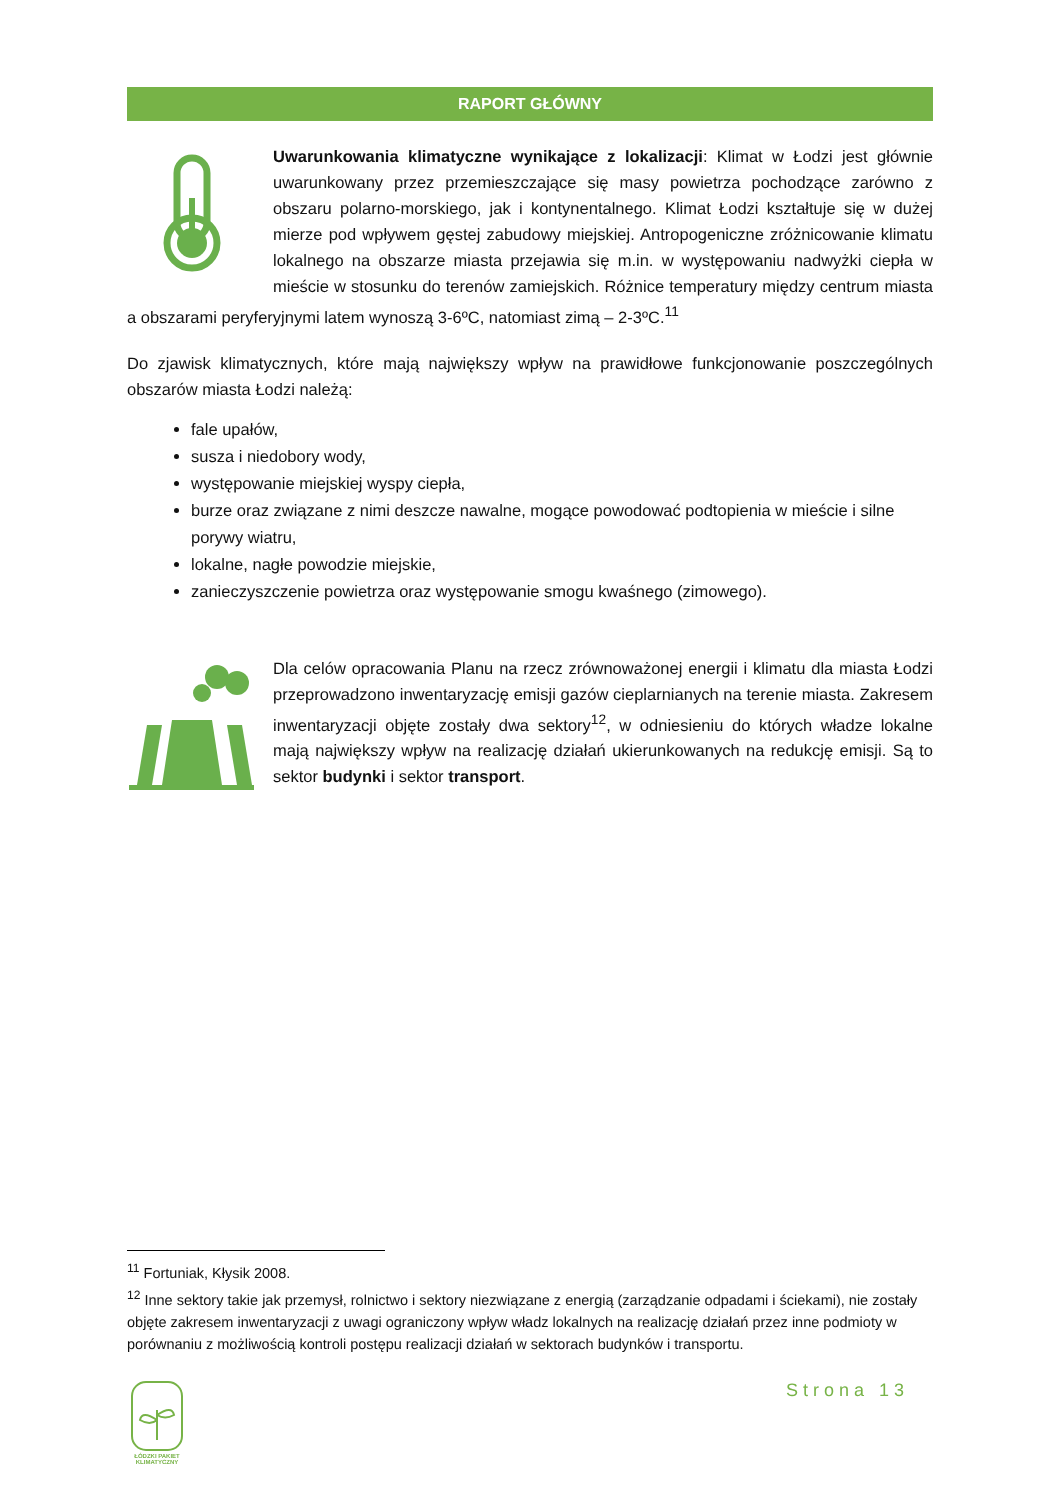RAPORT GŁÓWNY
Uwarunkowania klimatyczne wynikające z lokalizacji: Klimat w Łodzi jest głównie uwarunkowany przez przemieszczające się masy powietrza pochodzące zarówno z obszaru polarno-morskiego, jak i kontynentalnego. Klimat Łodzi kształtuje się w dużej mierze pod wpływem gęstej zabudowy miejskiej. Antropogeniczne zróżnicowanie klimatu lokalnego na obszarze miasta przejawia się m.in. w występowaniu nadwyżki ciepła w mieście w stosunku do terenów zamiejskich. Różnice temperatury między centrum miasta a obszarami peryferyjnymi latem wynoszą 3-6ºC, natomiast zimą – 2-3ºC.<sup>11</sup>
Do zjawisk klimatycznych, które mają największy wpływ na prawidłowe funkcjonowanie poszczególnych obszarów miasta Łodzi należą:
fale upałów,
susza i niedobory wody,
występowanie miejskiej wyspy ciepła,
burze oraz związane z nimi deszcze nawalne, mogące powodować podtopienia w mieście i silne porywy wiatru,
lokalne, nagłe powodzie miejskie,
zanieczyszczenie powietrza oraz występowanie smogu kwaśnego (zimowego).
Dla celów opracowania Planu na rzecz zrównoważonej energii i klimatu dla miasta Łodzi przeprowadzono inwentaryzację emisji gazów cieplarnianych na terenie miasta. Zakresem inwentaryzacji objęte zostały dwa sektory<sup>12</sup>, w odniesieniu do których władze lokalne mają największy wpływ na realizację działań ukierunkowanych na redukcję emisji. Są to sektor budynki i sektor transport.
<sup>11</sup> Fortuniak, Kłysik 2008.
<sup>12</sup> Inne sektory takie jak przemysł, rolnictwo i sektory niezwiązane z energią (zarządzanie odpadami i ściekami), nie zostały objęte zakresem inwentaryzacji z uwagi ograniczony wpływ władz lokalnych na realizację działań przez inne podmioty w porównaniu z możliwością kontroli postępu realizacji działań w sektorach budynków i transportu.
Strona 13
ŁÓDZKI PAKIET KLIMATYCZNY